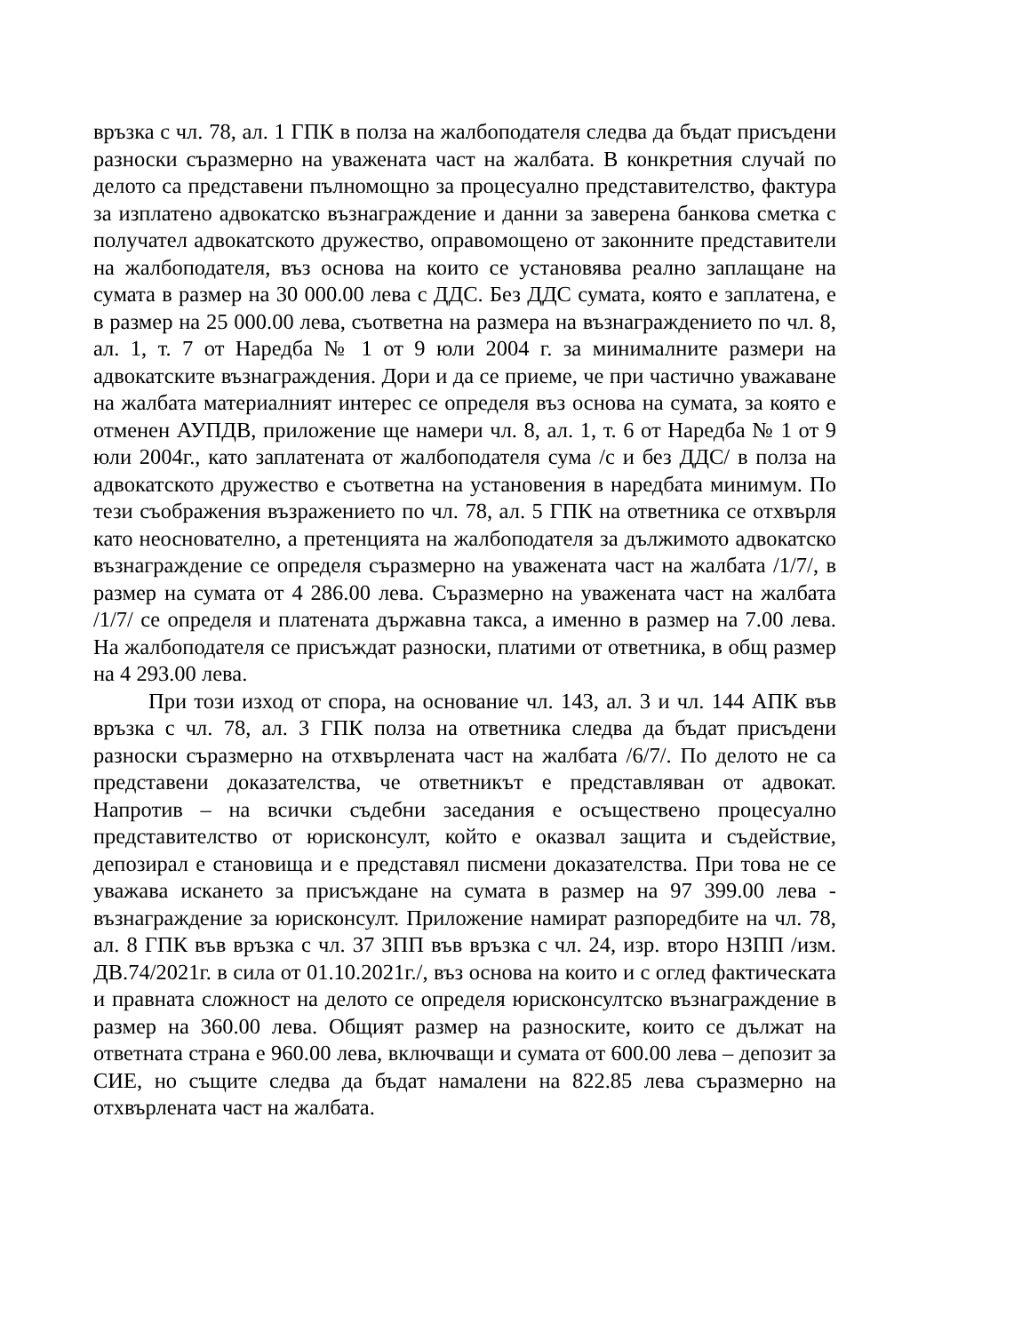връзка с чл. 78, ал. 1 ГПК в полза на жалбоподателя следва да бъдат присъдени разноски съразмерно на уважената част на жалбата. В конкретния случай по делото са представени пълномощно за процесуално представителство, фактура за изплатено адвокатско възнаграждение и данни за заверена банкова сметка с получател адвокатското дружество, оправомощено от законните представители на жалбоподателя, въз основа на които се установява реално заплащане на сумата в размер на 30 000.00 лева с ДДС. Без ДДС сумата, която е заплатена, е в размер на 25 000.00 лева, съответна на размера на възнаграждението по чл. 8, ал. 1, т. 7 от Наредба № 1 от 9 юли 2004 г. за минималните размери на адвокатските възнаграждения. Дори и да се приеме, че при частично уважаване на жалбата материалният интерес се определя въз основа на сумата, за която е отменен АУПДВ, приложение ще намери чл. 8, ал. 1, т. 6 от Наредба № 1 от 9 юли 2004г., като заплатената от жалбоподателя сума /с и без ДДС/ в полза на адвокатското дружество е съответна на установения в наредбата минимум. По тези съображения възражението по чл. 78, ал. 5 ГПК на ответника се отхвърля като неоснователно, а претенцията на жалбоподателя за дължимото адвокатско възнаграждение се определя съразмерно на уважената част на жалбата /1/7/, в размер на сумата от 4 286.00 лева. Съразмерно на уважената част на жалбата /1/7/ се определя и платената държавна такса, а именно в размер на 7.00 лева. На жалбоподателя се присъждат разноски, платими от ответника, в общ размер на 4 293.00 лева.
При този изход от спора, на основание чл. 143, ал. 3 и чл. 144 АПК във връзка с чл. 78, ал. 3 ГПК полза на ответника следва да бъдат присъдени разноски съразмерно на отхвърлената част на жалбата /6/7/. По делото не са представени доказателства, че ответникът е представляван от адвокат. Напротив – на всички съдебни заседания е осъществено процесуално представителство от юрисконсулт, който е оказвал защита и съдействие, депозирал е становища и е представял писмени доказателства. При това не се уважава искането за присъждане на сумата в размер на 97 399.00 лева - възнаграждение за юрисконсулт. Приложение намират разпоредбите на чл. 78, ал. 8 ГПК във връзка с чл. 37 ЗПП във връзка с чл. 24, изр. второ НЗПП /изм. ДВ.74/2021г. в сила от 01.10.2021г./, въз основа на които и с оглед фактическата и правната сложност на делото се определя юрисконсултско възнаграждение в размер на 360.00 лева. Общият размер на разноските, които се дължат на ответната страна е 960.00 лева, включващи и сумата от 600.00 лева – депозит за СИЕ, но същите следва да бъдат намалени на 822.85 лева съразмерно на отхвърлената част на жалбата.